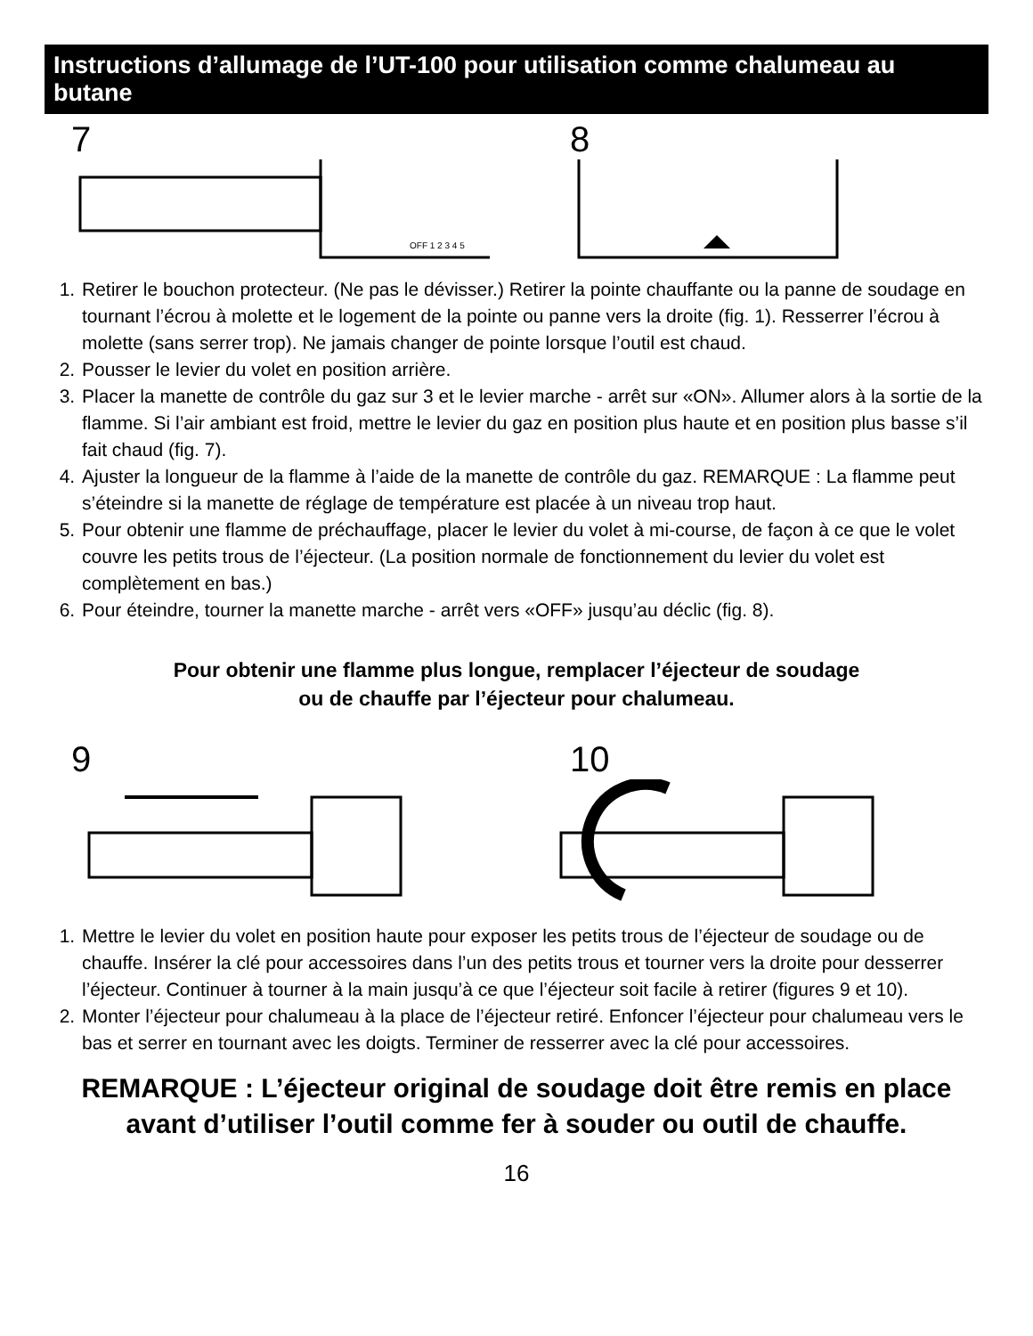Instructions d’allumage de l’UT-100 pour utilisation comme chalumeau au butane
7
OFF 1 2 3 4 5
8
1. Retirer le bouchon protecteur. (Ne pas le dévisser.) Retirer la pointe chauffante ou la panne de soudage en tournant l’écrou à molette et le logement de la pointe ou panne vers la droite (fig. 1). Resserrer l’écrou à molette (sans serrer trop). Ne jamais changer de pointe lorsque l’outil est chaud.
2. Pousser le levier du volet en position arrière.
3. Placer la manette de contrôle du gaz sur 3 et le levier marche - arrêt sur «ON». Allumer alors à la sortie de la flamme. Si l’air ambiant est froid, mettre le levier du gaz en position plus haute et en position plus basse s’il fait chaud (fig. 7).
4. Ajuster la longueur de la flamme à l’aide de la manette de contrôle du gaz. REMARQUE : La flamme peut s’éteindre si la manette de réglage de température est placée à un niveau trop haut.
5. Pour obtenir une flamme de préchauffage, placer le levier du volet à mi-course, de façon à ce que le volet couvre les petits trous de l’éjecteur. (La position normale de fonctionnement du levier du volet est complètement en bas.)
6. Pour éteindre, tourner la manette marche - arrêt vers «OFF» jusqu’au déclic (fig. 8).
Pour obtenir une flamme plus longue, remplacer l’éjecteur de soudage
ou de chauffe par l’éjecteur pour chalumeau.
9 10
1. Mettre le levier du volet en position haute pour exposer les petits trous de l’éjecteur de soudage ou de chauffe. Insérer la clé pour accessoires dans l’un des petits trous et tourner vers la droite pour desserrer l’éjecteur. Continuer à tourner à la main jusqu’à ce que l’éjecteur soit facile à retirer (figures 9 et 10).
2. Monter l’éjecteur pour chalumeau à la place de l’éjecteur retiré. Enfoncer l’éjecteur pour chalumeau vers le bas et serrer en tournant avec les doigts. Terminer de resserrer avec la clé pour accessoires.
REMARQUE : L’éjecteur original de soudage doit être remis en place
avant d’utiliser l’outil comme fer à souder ou outil de chauffe.
16